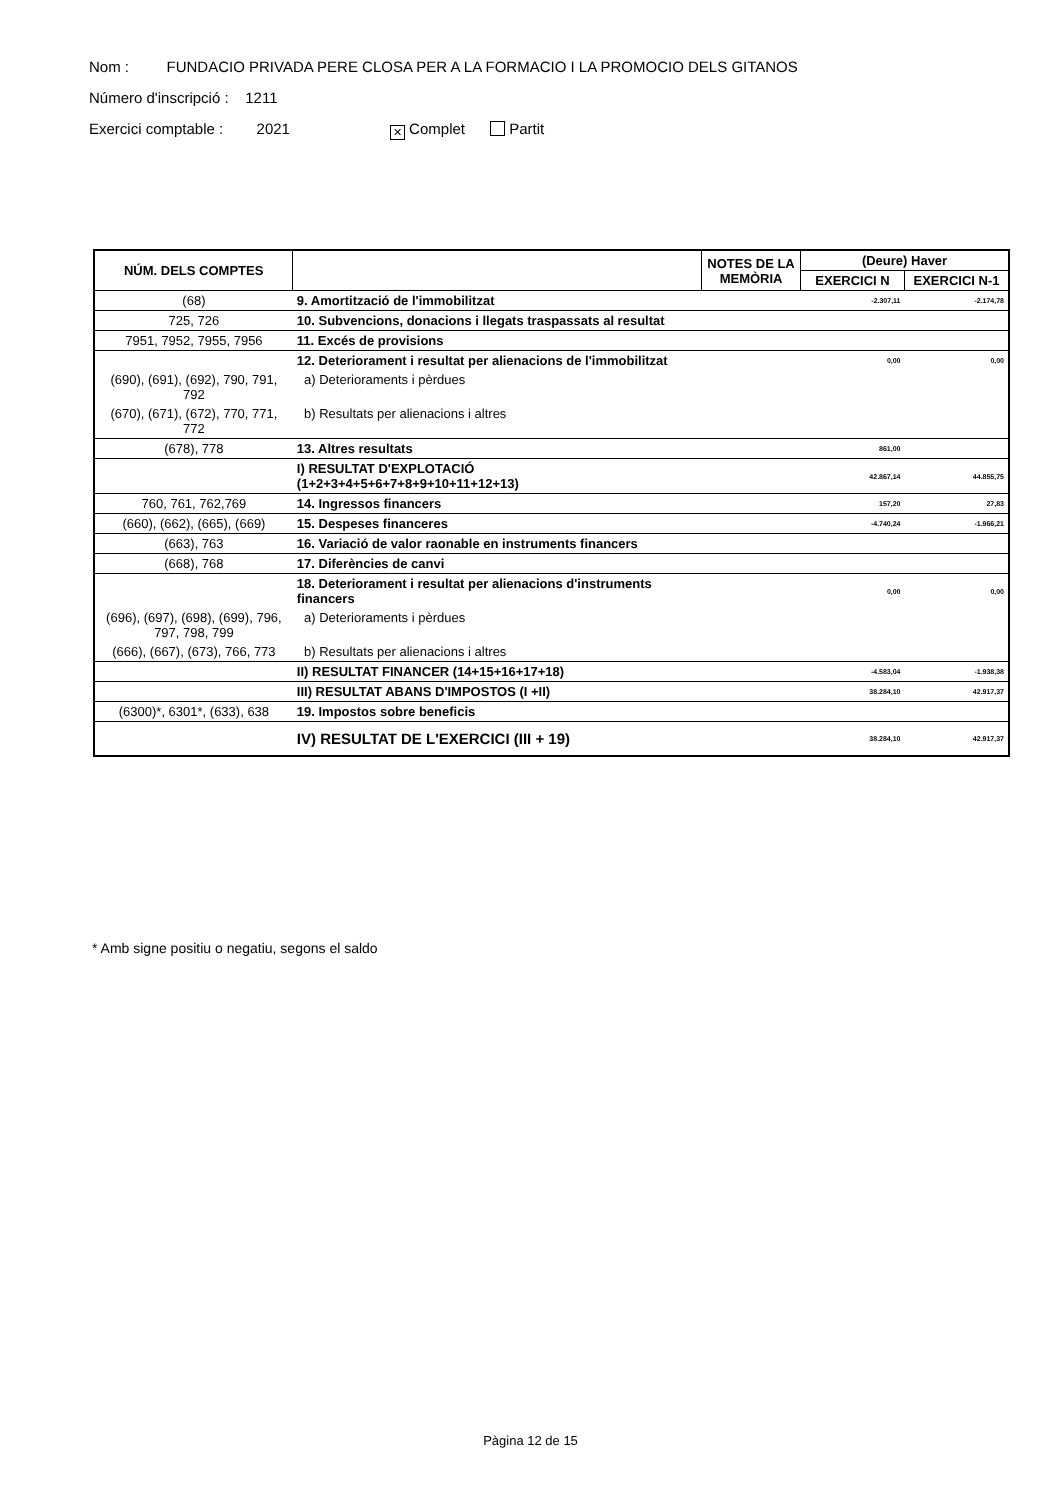Nom : FUNDACIO PRIVADA PERE CLOSA PER A LA FORMACIO I LA PROMOCIO DELS GITANOS
Número d'inscripció : 1211
Exercici comptable : 2021 ✕ Complet Partit
| NÚM. DELS COMPTES | | NOTES DE LA MEMÒRIA | (Deure) Haver | |
| --- | --- | --- | --- | --- |
| | | | EXERCICI N | EXERCICI N-1 |
| (68) | 9. Amortització de l'immobilitzat | | -2.307,11 | -2.174,78 |
| 725, 726 | 10. Subvencions, donacions i llegats traspassats al resultat | | | |
| 7951, 7952, 7955, 7956 | 11. Excés de provisions | | | |
| | 12. Deteriorament i resultat per alienacions de l'immobilitzat | | 0,00 | 0,00 |
| (690), (691), (692), 790, 791, 792 | a) Deterioraments i pèrdues | | | |
| (670), (671), (672), 770, 771, 772 | b) Resultats per alienacions i altres | | | |
| (678), 778 | 13. Altres resultats | | 861,00 | |
| | I) RESULTAT D'EXPLOTACIÓ (1+2+3+4+5+6+7+8+9+10+11+12+13) | | 42.867,14 | 44.855,75 |
| 760, 761, 762,769 | 14. Ingressos financers | | 157,20 | 27,83 |
| (660), (662), (665), (669) | 15. Despeses financeres | | -4.740,24 | -1.966,21 |
| (663), 763 | 16. Variació de valor raonable en instruments financers | | | |
| (668), 768 | 17. Diferències de canvi | | | |
| | 18. Deteriorament i resultat per alienacions d'instruments financers | | 0,00 | 0,00 |
| (696), (697), (698), (699), 796, 797, 798, 799 | a) Deterioraments i pèrdues | | | |
| (666), (667), (673), 766, 773 | b) Resultats per alienacions i altres | | | |
| | II) RESULTAT FINANCER (14+15+16+17+18) | | -4.583,04 | -1.938,38 |
| | III) RESULTAT ABANS D'IMPOSTOS (I +II) | | 38.284,10 | 42.917,37 |
| (6300)*, 6301*, (633), 638 | 19. Impostos sobre beneficis | | | |
| | IV) RESULTAT DE L'EXERCICI (III + 19) | | 38.284,10 | 42.917,37 |
* Amb signe positiu o negatiu, segons el saldo
Pàgina 12 de 15